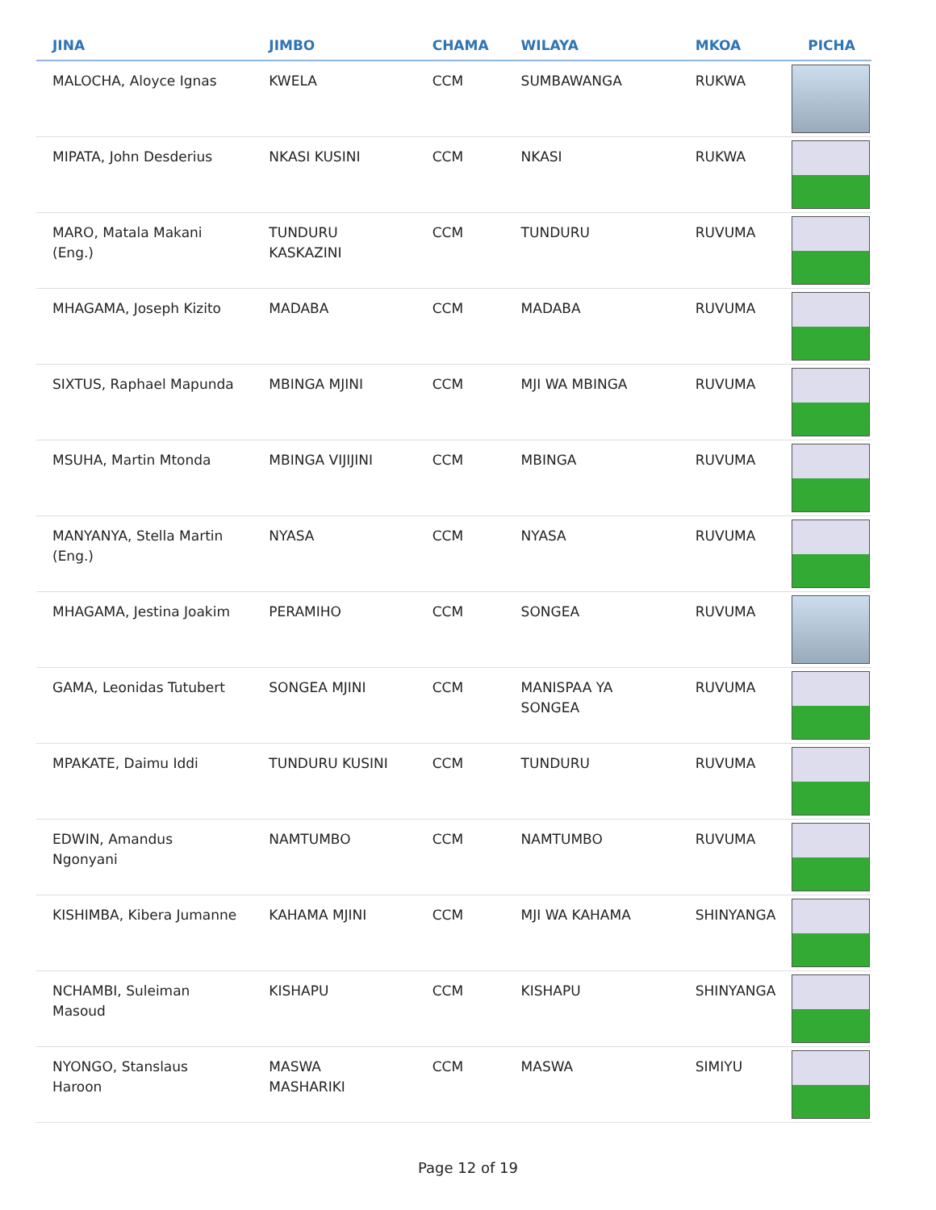| JINA | JIMBO | CHAMA | WILAYA | MKOA | PICHA |
| --- | --- | --- | --- | --- | --- |
| MALOCHA, Aloyce Ignas | KWELA | CCM | SUMBAWANGA | RUKWA | |
| MIPATA, John Desderius | NKASI KUSINI | CCM | NKASI | RUKWA | |
| MARO, Matala Makani (Eng.) | TUNDURU KASKAZINI | CCM | TUNDURU | RUVUMA | |
| MHAGAMA, Joseph Kizito | MADABA | CCM | MADABA | RUVUMA | |
| SIXTUS, Raphael Mapunda | MBINGA MJINI | CCM | MJI WA MBINGA | RUVUMA | |
| MSUHA, Martin Mtonda | MBINGA VIJIJINI | CCM | MBINGA | RUVUMA | |
| MANYANYA, Stella Martin (Eng.) | NYASA | CCM | NYASA | RUVUMA | |
| MHAGAMA, Jestina Joakim | PERAMIHO | CCM | SONGEA | RUVUMA | |
| GAMA, Leonidas Tutubert | SONGEA MJINI | CCM | MANISPAA YA SONGEA | RUVUMA | |
| MPAKATE, Daimu Iddi | TUNDURU KUSINI | CCM | TUNDURU | RUVUMA | |
| EDWIN, Amandus Ngonyani | NAMTUMBO | CCM | NAMTUMBO | RUVUMA | |
| KISHIMBA, Kibera Jumanne | KAHAMA MJINI | CCM | MJI WA KAHAMA | SHINYANGA | |
| NCHAMBI, Suleiman Masoud | KISHAPU | CCM | KISHAPU | SHINYANGA | |
| NYONGO, Stanslaus Haroon | MASWA MASHARIKI | CCM | MASWA | SIMIYU | |
Page 12 of 19